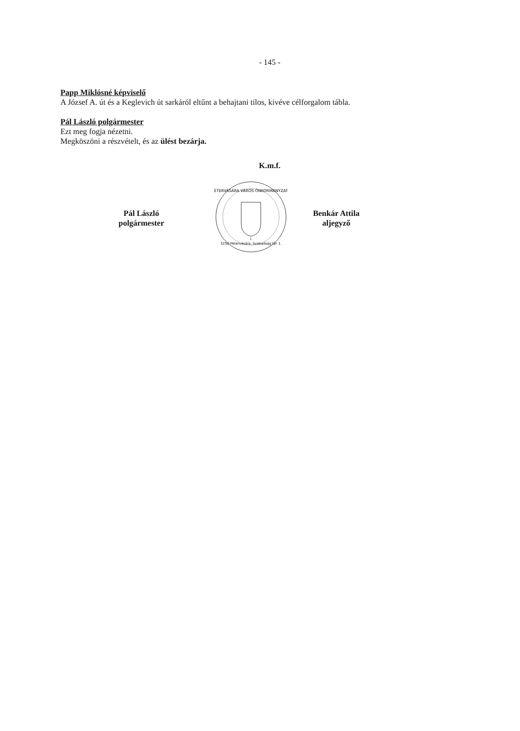- 145 -
Papp Miklósné képviselő
A József A. út és a Keglevich út sarkáról eltűnt a behajtani tilos, kivéve célforgalom tábla.
Pál László polgármester
Ezt meg fogja nézetni.
Megköszöni a részvételt, és az ülést bezárja.
K.m.f.
Pál László
polgármester
PÉTERVÁSÁRA VÁROS ÖNKORMÁNYZATA
3250 Pétervására, Szabadság tér 1.
1.
Benkár Attila
aljegyző